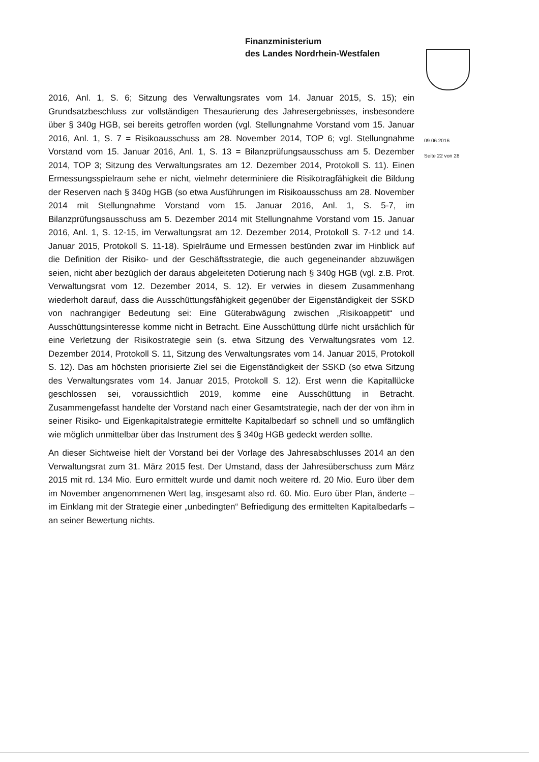Finanzministerium
des Landes Nordrhein-Westfalen
09.06.2016
Seite 22 von 28
2016, Anl. 1, S. 6; Sitzung des Verwaltungsrates vom 14. Januar 2015, S. 15); ein Grundsatzbeschluss zur vollständigen Thesaurierung des Jahresergebnisses, insbesondere über § 340g HGB, sei bereits getroffen worden (vgl. Stellungnahme Vorstand vom 15. Januar 2016, Anl. 1, S. 7 = Risikoausschuss am 28. November 2014, TOP 6; vgl. Stellungnahme Vorstand vom 15. Januar 2016, Anl. 1, S. 13 = Bilanzprüfungsausschuss am 5. Dezember 2014, TOP 3; Sitzung des Verwaltungsrates am 12. Dezember 2014, Protokoll S. 11). Einen Ermessungsspielraum sehe er nicht, vielmehr determiniere die Risikotragfähigkeit die Bildung der Reserven nach § 340g HGB (so etwa Ausführungen im Risikoausschuss am 28. November 2014 mit Stellungnahme Vorstand vom 15. Januar 2016, Anl. 1, S. 5-7, im Bilanzprüfungsausschuss am 5. Dezember 2014 mit Stellungnahme Vorstand vom 15. Januar 2016, Anl. 1, S. 12-15, im Verwaltungsrat am 12. Dezember 2014, Protokoll S. 7-12 und 14. Januar 2015, Protokoll S. 11-18). Spielräume und Ermessen bestünden zwar im Hinblick auf die Definition der Risiko- und der Geschäftsstrategie, die auch gegeneinander abzuwägen seien, nicht aber bezüglich der daraus abgeleiteten Dotierung nach § 340g HGB (vgl. z.B. Prot. Verwaltungsrat vom 12. Dezember 2014, S. 12). Er verwies in diesem Zusammenhang wiederholt darauf, dass die Ausschüttungsfähigkeit gegenüber der Eigenständigkeit der SSKD von nachrangiger Bedeutung sei: Eine Güterabwägung zwischen „Risikoappetit“ und Ausschüttungsinteresse komme nicht in Betracht. Eine Ausschüttung dürfe nicht ursächlich für eine Verletzung der Risikostrategie sein (s. etwa Sitzung des Verwaltungsrates vom 12. Dezember 2014, Protokoll S. 11, Sitzung des Verwaltungsrates vom 14. Januar 2015, Protokoll S. 12). Das am höchsten priorisierte Ziel sei die Eigenständigkeit der SSKD (so etwa Sitzung des Verwaltungsrates vom 14. Januar 2015, Protokoll S. 12). Erst wenn die Kapitallücke geschlossen sei, voraussichtlich 2019, komme eine Ausschüttung in Betracht. Zusammengefasst handelte der Vorstand nach einer Gesamtstrategie, nach der der von ihm in seiner Risiko- und Eigenkapitalstrategie ermittelte Kapitalbedarf so schnell und so umfänglich wie möglich unmittelbar über das Instrument des § 340g HGB gedeckt werden sollte.
An dieser Sichtweise hielt der Vorstand bei der Vorlage des Jahresabschlusses 2014 an den Verwaltungsrat zum 31. März 2015 fest. Der Umstand, dass der Jahresüberschuss zum März 2015 mit rd. 134 Mio. Euro ermittelt wurde und damit noch weitere rd. 20 Mio. Euro über dem im November angenommenen Wert lag, insgesamt also rd. 60. Mio. Euro über Plan, änderte – im Einklang mit der Strategie einer „unbedingten“ Befriedigung des ermittelten Kapitalbedarfs – an seiner Bewertung nichts.